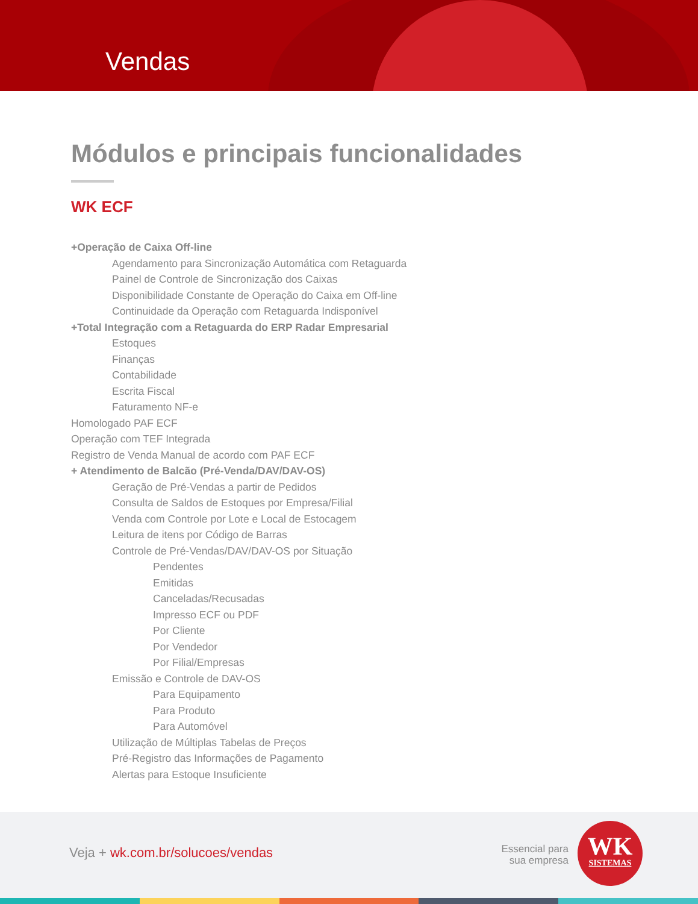Vendas
Módulos e principais funcionalidades
WK ECF
+Operação de Caixa Off-line
Agendamento para Sincronização Automática com Retaguarda
Painel de Controle de Sincronização dos Caixas
Disponibilidade Constante de Operação do Caixa em Off-line
Continuidade da Operação com Retaguarda Indisponível
+Total Integração com a Retaguarda do ERP Radar Empresarial
Estoques
Finanças
Contabilidade
Escrita Fiscal
Faturamento NF-e
Homologado PAF ECF
Operação com TEF Integrada
Registro de Venda Manual de acordo com PAF ECF
+ Atendimento de Balcão (Pré-Venda/DAV/DAV-OS)
Geração de Pré-Vendas a partir de Pedidos
Consulta de Saldos de Estoques por Empresa/Filial
Venda com Controle por Lote e Local de Estocagem
Leitura de itens por Código de Barras
Controle de Pré-Vendas/DAV/DAV-OS por Situação
Pendentes
Emitidas
Canceladas/Recusadas
Impresso ECF ou PDF
Por Cliente
Por Vendedor
Por Filial/Empresas
Emissão e Controle de DAV-OS
Para Equipamento
Para Produto
Para Automóvel
Utilização de Múltiplas Tabelas de Preços
Pré-Registro das Informações de Pagamento
Alertas para Estoque Insuficiente
Veja + wk.com.br/solucoes/vendas
Essencial para
sua empresa
WK
SISTEMAS